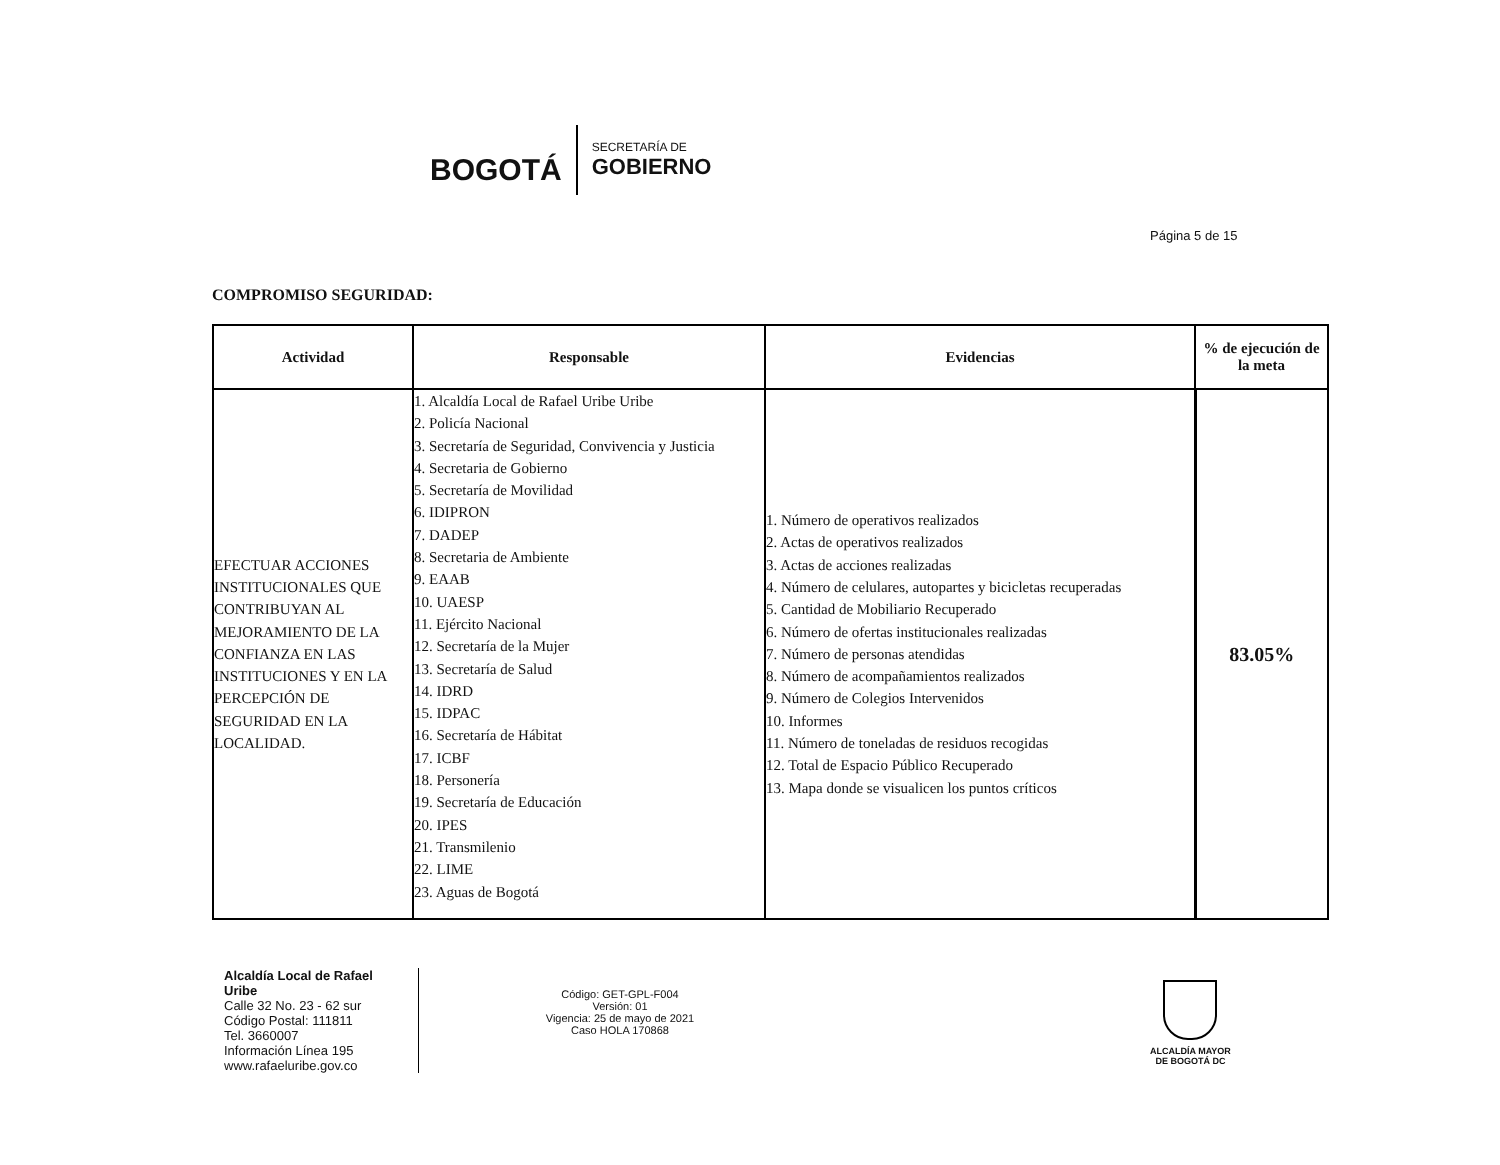BOGOTÁ
SECRETARÍA DE
GOBIERNO
Página 5 de 15
COMPROMISO SEGURIDAD:
| Actividad | Responsable | Evidencias | % de ejecución de la meta |
| --- | --- | --- | --- |
| EFECTUAR ACCIONES INSTITUCIONALES QUE CONTRIBUYAN AL MEJORAMIENTO DE LA CONFIANZA EN LAS INSTITUCIONES Y EN LA PERCEPCIÓN DE SEGURIDAD EN LA LOCALIDAD. | 1. Alcaldía Local de Rafael Uribe Uribe 2. Policía Nacional 3. Secretaría de Seguridad, Convivencia y Justicia 4. Secretaria de Gobierno 5. Secretaría de Movilidad 6. IDIPRON 7. DADEP 8. Secretaria de Ambiente 9. EAAB 10. UAESP 11. Ejército Nacional 12. Secretaría de la Mujer 13. Secretaría de Salud 14. IDRD 15. IDPAC 16. Secretaría de Hábitat 17. ICBF 18. Personería 19. Secretaría de Educación 20. IPES 21. Transmilenio 22. LIME 23. Aguas de Bogotá | 1. Número de operativos realizados 2. Actas de operativos realizados 3. Actas de acciones realizadas 4. Número de celulares, autopartes y bicicletas recuperadas 5. Cantidad de Mobiliario Recuperado 6. Número de ofertas institucionales realizadas 7. Número de personas atendidas 8. Número de acompañamientos realizados 9. Número de Colegios Intervenidos 10. Informes 11. Número de toneladas de residuos recogidas 12. Total de Espacio Público Recuperado 13. Mapa donde se visualicen los puntos críticos | 83.05% |
Alcaldía Local de Rafael Uribe
Calle 32 No. 23 - 62 sur
Código Postal: 111811
Tel. 3660007
Información Línea 195
www.rafaeluribe.gov.co
Código: GET-GPL-F004
Versión: 01
Vigencia: 25 de mayo de 2021
Caso HOLA 170868
ALCALDÍA MAYOR
DE BOGOTÁ DC